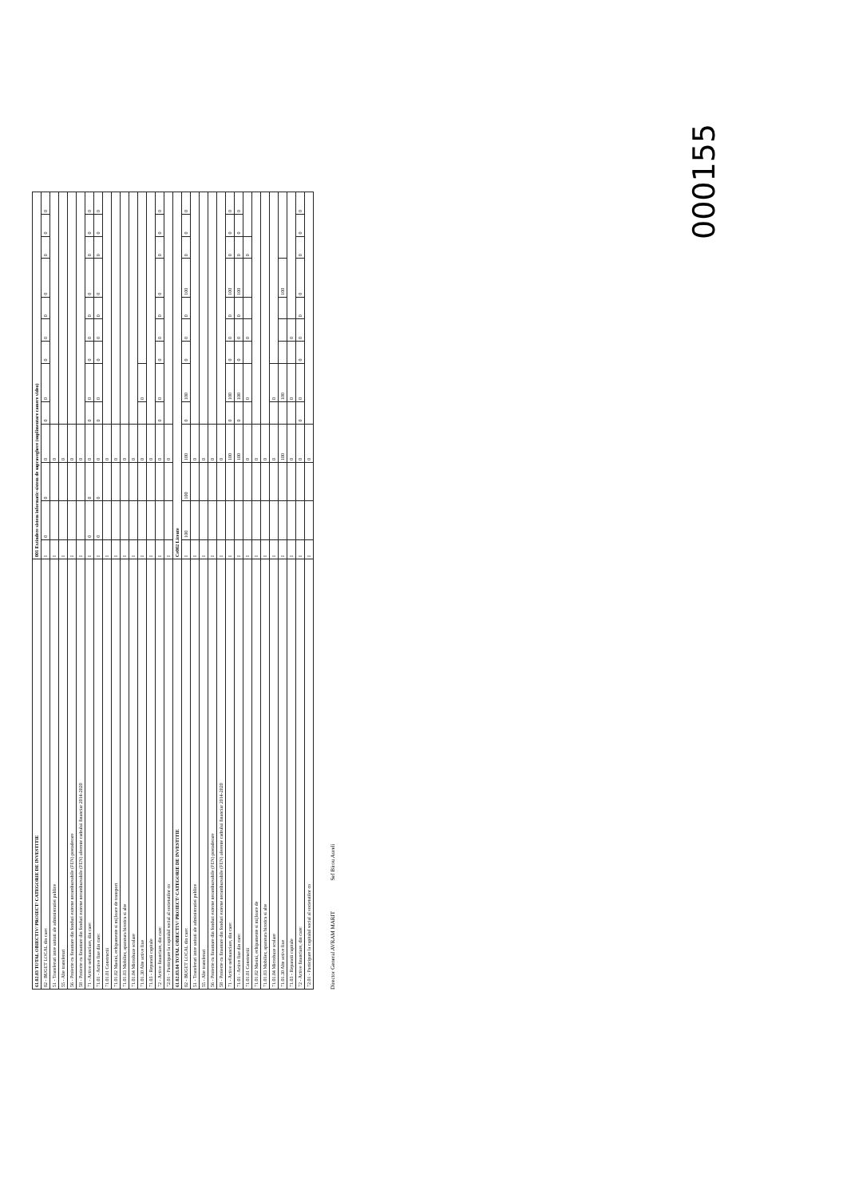| 61.02.03 TOTAL OBIECTIV/ PROIECT/ CATEGORIE DE INVESTITIE | 001 Extindere sistem informatic-sistem de supraveghere (suplimentare camere video) | | | | | | | | | | | | |
| --- | --- | --- | --- | --- | --- | --- | --- | --- | --- | --- | --- | --- | --- |
| 02 - BUGET LOCAL din care: | I | 0 | 0 | 0 | 0 | 0 | 0 | 0 | 0 | 0 | 0 | 0 | 0 |
| 51 - Transferuri intre unitati ale administratiei publice | I | | | 0 | | | | | | | | | |
| 55 - Alte transferuri | I | | | 0 | | | | | | | | | |
| 56 - Proiecte cu finantare din fonduri externe nerambursabile (FEN) postaderare | I | | | 0 | | | | | | | | | |
| 58 - Proiecte cu finantare din fonduri externe nerambursabile (FEN) aferente cadrului financiar 2014-2020 | I | | | 0 | | | | | | | | | |
| 71 - Active nefinanciare, din care: | I | 0 | 0 | 0 | 0 | 0 | 0 | 0 | 0 | 0 | 0 | 0 | 0 |
| 71.01 - Active fixe din care: | I | 0 | 0 | 0 | 0 | 0 | 0 | 0 | 0 | 0 | 0 | 0 | 0 |
| 71.01.01 Constructii | I | | | 0 | | | | | | | | | |
| 71.01.02 Masini, echipamente si mijloace de transport | I | | | 0 | | | | | | | | | |
| 71.01.03 Mobilier, aparatura birotica si alte | I | | | 0 | | | | | | | | | |
| 71.01.04 Microbuze scolare | I | | | 0 | | | | | | | | | |
| 71.01.30 Alte active fixe | I | | | 0 | | 0 | | | | | | | |
| 71.03 - Reparatii capitale | I | | | 0 | | | | | | | | | |
| 72 - Active financiare, din care: | I | | | 0 | 0 | 0 | 0 | 0 | 0 | 0 | 0 | 0 | 0 |
| 72.01 - Participare la capitalul social al societatilor co | I | | | 0 | | | | | | | | | |
| 61.02.03.04 TOTAL OBIECTIV/ PROIECT/ CATEGORIE DE INVESTITIE | Ce002 Licente | | | | | | | | | | | | |
| 02 - BUGET LOCAL din care: | I | 100 | 100 | 100 | 0 | 100 | 0 | 0 | 0 | 100 | 0 | 0 | 0 |
| 51 - Transferuri intre unitati ale administratiei publice | I | | | 0 | | | | | | | | | |
| 55 - Alte transferuri | I | | | 0 | | | | | | | | | |
| 56 - Proiecte cu finantare din fonduri externe nerambursabile (FEN) postaderare | I | | | 0 | | | | | | | | | |
| 58 - Proiecte cu finantare din fonduri externe nerambursabile (FEN) aferente cadrului financiar 2014-2020 | I | | | 0 | | | | | | | | | |
| 71 - Active nefinanciare, din care: | I | | | 100 | 0 | 100 | 0 | 0 | 0 | 100 | 0 | 0 | 0 |
| 71.01 - Active fixe din care: | I | | | 100 | 0 | 100 | 0 | 0 | 0 | 100 | 0 | 0 | 0 |
| 71.01.01 Constructii | I | | | 0 | | 0 | | 0 | | | 0 | | |
| 71.01.02 Masini, echipamente si mijloace de | I | | | 0 | | | | | | | | | |
| 71.01.03 Mobilier, aparatura birotica si alte | I | | | 0 | | | | | | | | | |
| 71.01.04 Microbuze scolare | I | | | 0 | | 0 | | | | | | | |
| 71.01.30 Alte active fixe | I | | | 100 | | 100 | | | | 100 | | | |
| 71.03 - Reparatii capitale | I | | | 0 | | 0 | | 0 | | | | | |
| 72 - Active financiare, din care: | I | | | 0 | 0 | 0 | 0 | 0 | 0 | 0 | 0 | 0 | 0 |
| 72.01 - Participare la capitalul social al societatilor co | I | | | 0 | | | | | | | | | |
Director General AVRAM MARIT Sef Birou Aureli
000155